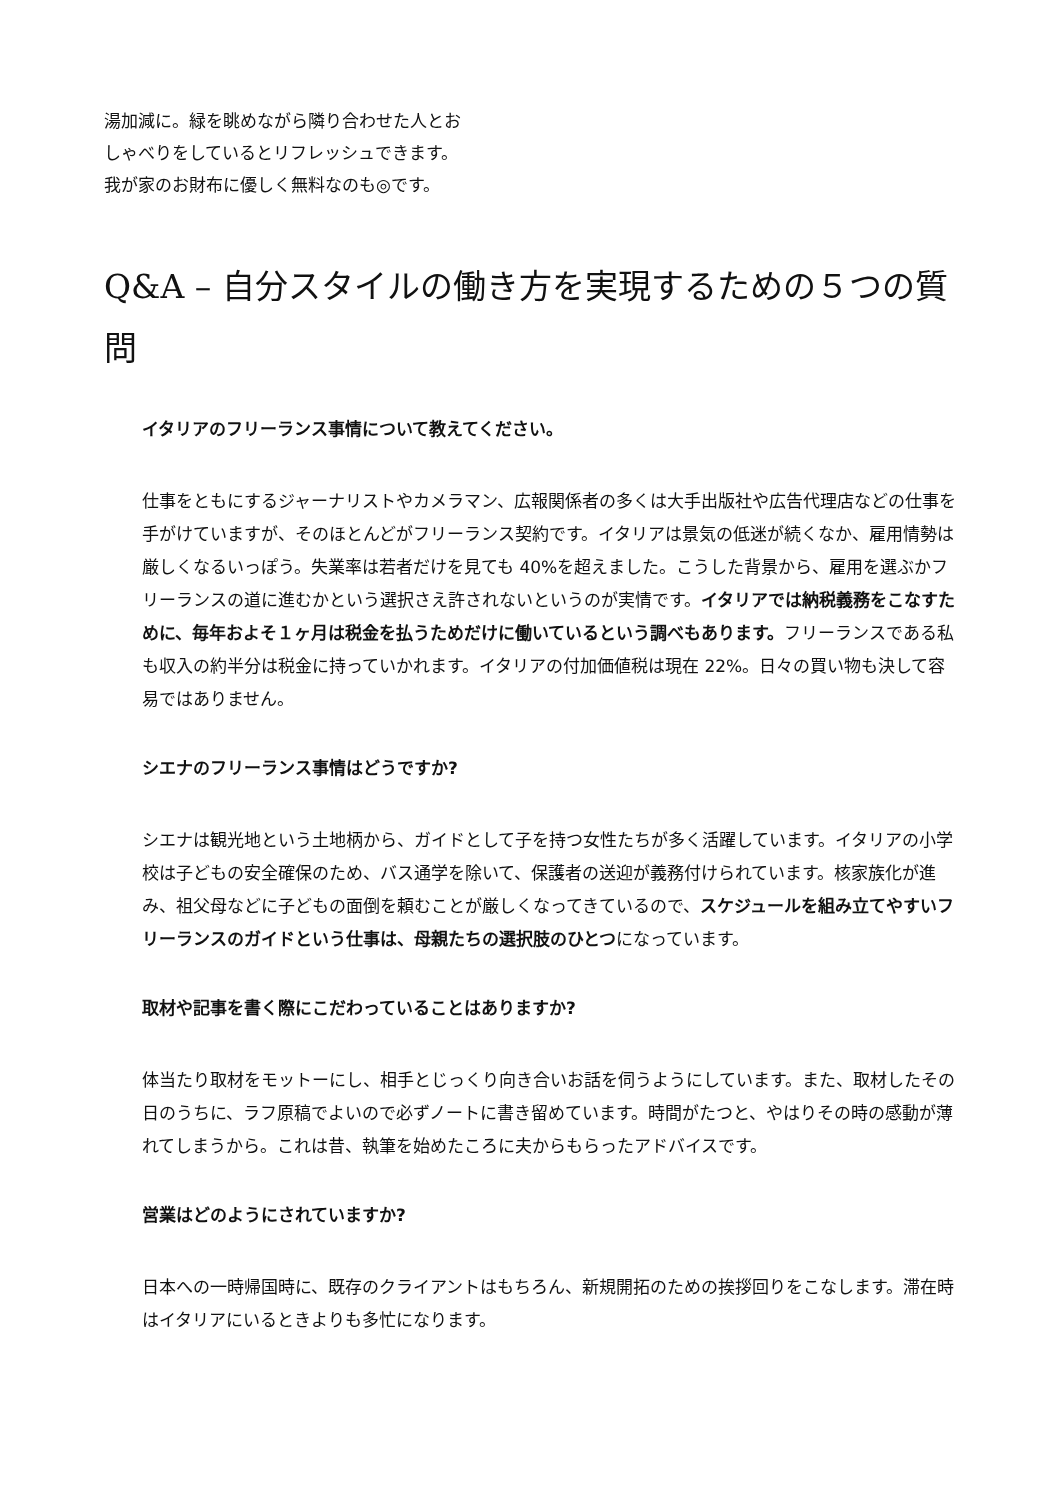湯加減に。緑を眺めながら隣り合わせた人とお
しゃべりをしているとリフレッシュできます。
我が家のお財布に優しく無料なのも◎です。
Q&A – 自分スタイルの働き方を実現するための５つの質問
イタリアのフリーランス事情について教えてください。
仕事をともにするジャーナリストやカメラマン、広報関係者の多くは大手出版社や広告代理店などの仕事を手がけていますが、そのほとんどがフリーランス契約です。イタリアは景気の低迷が続くなか、雇用情勢は厳しくなるいっぽう。失業率は若者だけを見ても 40%を超えました。こうした背景から、雇用を選ぶかフリーランスの道に進むかという選択さえ許されないというのが実情です。イタリアでは納税義務をこなすために、毎年およそ１ヶ月は税金を払うためだけに働いているという調べもあります。フリーランスである私も収入の約半分は税金に持っていかれます。イタリアの付加価値税は現在 22%。日々の買い物も決して容易ではありません。
シエナのフリーランス事情はどうですか?
シエナは観光地という土地柄から、ガイドとして子を持つ女性たちが多く活躍しています。イタリアの小学校は子どもの安全確保のため、バス通学を除いて、保護者の送迎が義務付けられています。核家族化が進み、祖父母などに子どもの面倒を頼むことが厳しくなってきているので、スケジュールを組み立てやすいフリーランスのガイドという仕事は、母親たちの選択肢のひとつになっています。
取材や記事を書く際にこだわっていることはありますか?
体当たり取材をモットーにし、相手とじっくり向き合いお話を伺うようにしています。また、取材したその日のうちに、ラフ原稿でよいので必ずノートに書き留めています。時間がたつと、やはりその時の感動が薄れてしまうから。これは昔、執筆を始めたころに夫からもらったアドバイスです。
営業はどのようにされていますか?
日本への一時帰国時に、既存のクライアントはもちろん、新規開拓のための挨拶回りをこなします。滞在時はイタリアにいるときよりも多忙になります。